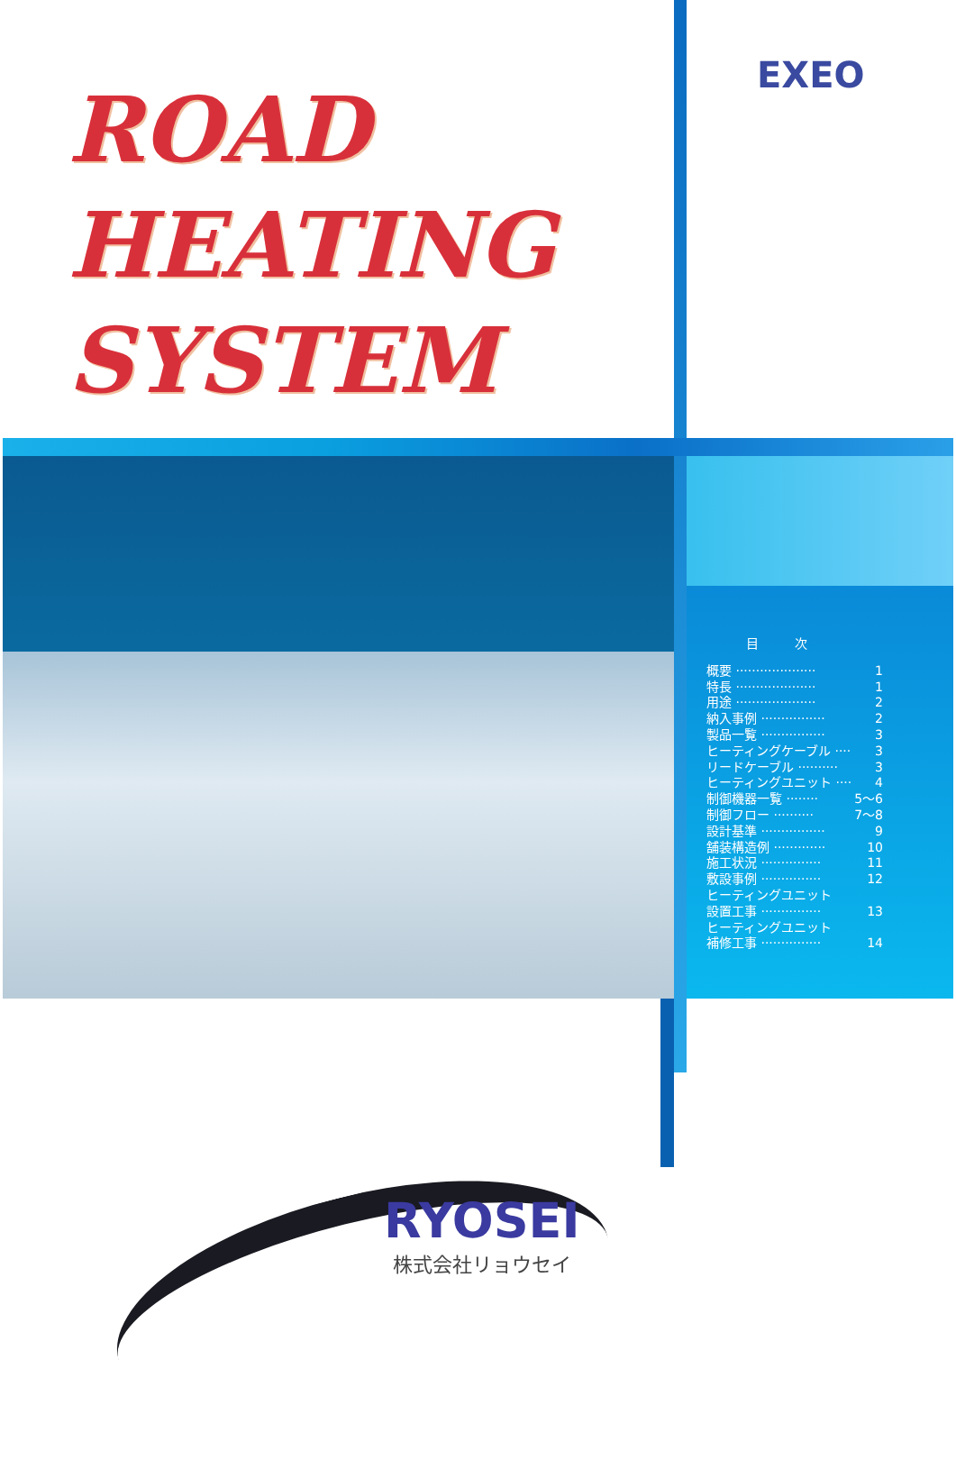ROAD
HEATING
SYSTEM
EXEO
目次
概要 ···················· 1
特長 ···················· 1
用途 ···················· 2
納入事例 ················ 2
製品一覧 ················ 3
ヒーティングケーブル ···· 3
リードケーブル ·········· 3
ヒーティングユニット ···· 4
制御機器一覧 ········ 5～6
制御フロー ·········· 7～8
設計基準 ················ 9
舗装構造例 ············· 10
施工状況 ··············· 11
敷設事例 ··············· 12
ヒーティングユニット
設置工事 ··············· 13
ヒーティングユニット
補修工事 ··············· 14
RYOSEI
株式会社リョウセイ